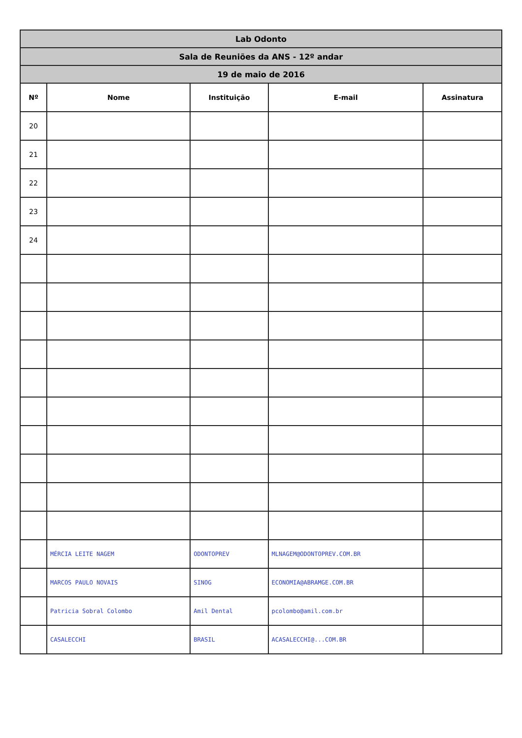| Lab Odonto | | | | |
| --- | --- | --- | --- | --- |
| Sala de Reuniões da ANS - 12º andar | | | | |
| 19 de maio de 2016 | | | | |
| Nº | Nome | Instituição | E-mail | Assinatura |
| 20 | | | | |
| 21 | | | | |
| 22 | | | | |
| 23 | | | | |
| 24 | | | | |
| | MÉRCIA LEITE NAGEM | ODONTOPREV | MLNAGEM@ODONTOPREV.COM.BR | |
| | MARCOS PAULO NOVAIS | SINOG | ECONOMIA@ABRAMGE.COM.BR | |
| | Patricia Sobral Colombo | Amil Dental | pcolombo@amil.com.br | |
| | CASALECCHI | BRASIL | ACASALECCHI@...COM.BR | |